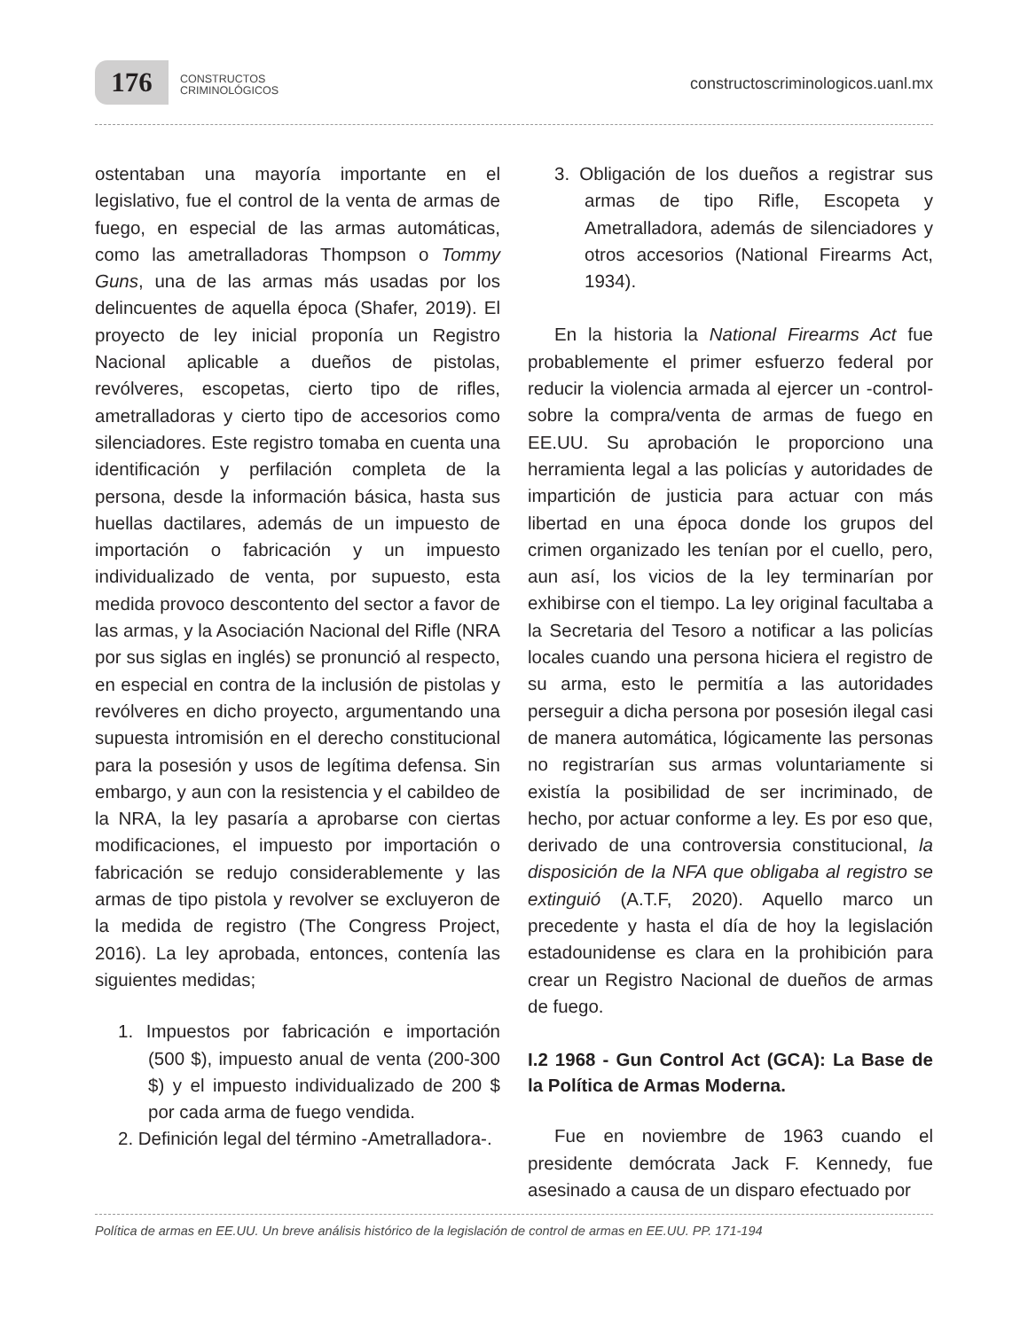176
CONSTRUCTOS
CRIMINOLÓGICOS
constructoscriminologicos.uanl.mx
ostentaban una mayoría importante en el legislativo, fue el control de la venta de armas de fuego, en especial de las armas automáticas, como las ametralladoras Thompson o Tommy Guns, una de las armas más usadas por los delincuentes de aquella época (Shafer, 2019). El proyecto de ley inicial proponía un Registro Nacional aplicable a dueños de pistolas, revólveres, escopetas, cierto tipo de rifles, ametralladoras y cierto tipo de accesorios como silenciadores. Este registro tomaba en cuenta una identificación y perfilación completa de la persona, desde la información básica, hasta sus huellas dactilares, además de un impuesto de importación o fabricación y un impuesto individualizado de venta, por supuesto, esta medida provoco descontento del sector a favor de las armas, y la Asociación Nacional del Rifle (NRA por sus siglas en inglés) se pronunció al respecto, en especial en contra de la inclusión de pistolas y revólveres en dicho proyecto, argumentando una supuesta intromisión en el derecho constitucional para la posesión y usos de legítima defensa. Sin embargo, y aun con la resistencia y el cabildeo de la NRA, la ley pasaría a aprobarse con ciertas modificaciones, el impuesto por importación o fabricación se redujo considerablemente y las armas de tipo pistola y revolver se excluyeron de la medida de registro (The Congress Project, 2016). La ley aprobada, entonces, contenía las siguientes medidas;
1. Impuestos por fabricación e importación (500 $), impuesto anual de venta (200-300 $) y el impuesto individualizado de 200 $ por cada arma de fuego vendida.
2. Definición legal del término -Ametralladora-.
3. Obligación de los dueños a registrar sus armas de tipo Rifle, Escopeta y Ametralladora, además de silenciadores y otros accesorios (National Firearms Act, 1934).
En la historia la National Firearms Act fue probablemente el primer esfuerzo federal por reducir la violencia armada al ejercer un -control- sobre la compra/venta de armas de fuego en EE.UU. Su aprobación le proporciono una herramienta legal a las policías y autoridades de impartición de justicia para actuar con más libertad en una época donde los grupos del crimen organizado les tenían por el cuello, pero, aun así, los vicios de la ley terminarían por exhibirse con el tiempo. La ley original facultaba a la Secretaria del Tesoro a notificar a las policías locales cuando una persona hiciera el registro de su arma, esto le permitía a las autoridades perseguir a dicha persona por posesión ilegal casi de manera automática, lógicamente las personas no registrarían sus armas voluntariamente si existía la posibilidad de ser incriminado, de hecho, por actuar conforme a ley. Es por eso que, derivado de una controversia constitucional, la disposición de la NFA que obligaba al registro se extinguió (A.T.F, 2020). Aquello marco un precedente y hasta el día de hoy la legislación estadounidense es clara en la prohibición para crear un Registro Nacional de dueños de armas de fuego.
I.2 1968 - Gun Control Act (GCA): La Base de la Política de Armas Moderna.
Fue en noviembre de 1963 cuando el presidente demócrata Jack F. Kennedy, fue asesinado a causa de un disparo efectuado por
Política de armas en EE.UU. Un breve análisis histórico de la legislación de control de armas en EE.UU. PP. 171-194